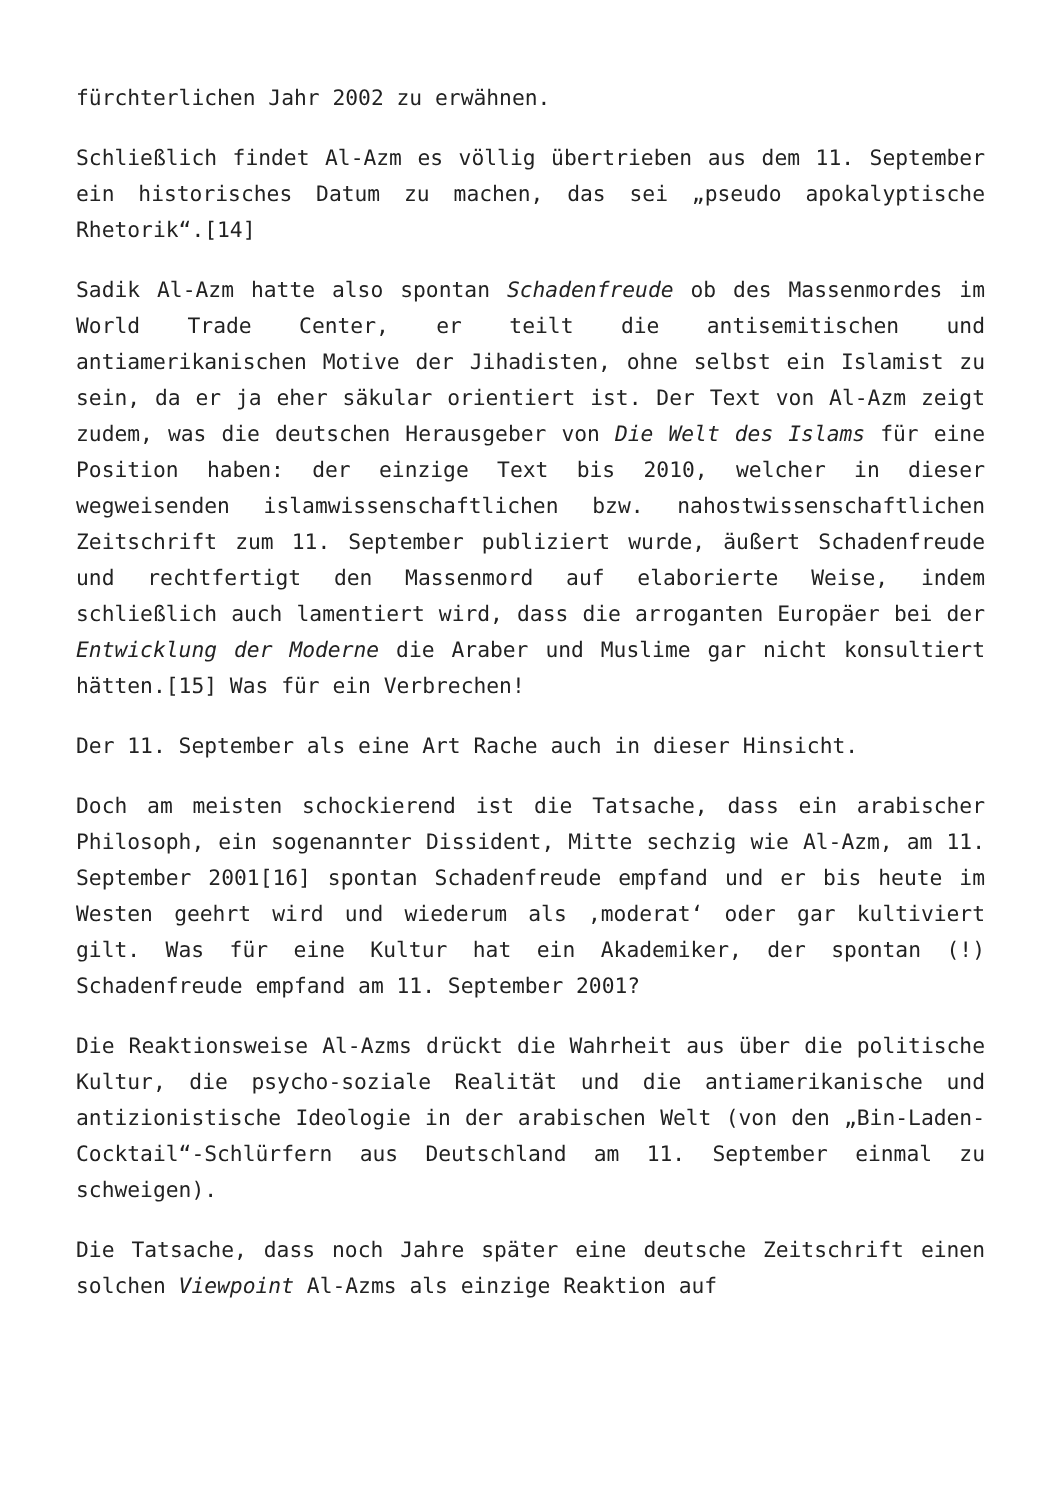fürchterlichen Jahr 2002 zu erwähnen.
Schließlich findet Al-Azm es völlig übertrieben aus dem 11. September ein historisches Datum zu machen, das sei „pseudo apokalyptische Rhetorik“.[14]
Sadik Al-Azm hatte also spontan Schadenfreude ob des Massenmordes im World Trade Center, er teilt die antisemitischen und antiamerikanischen Motive der Jihadisten, ohne selbst ein Islamist zu sein, da er ja eher säkular orientiert ist. Der Text von Al-Azm zeigt zudem, was die deutschen Herausgeber von Die Welt des Islams für eine Position haben: der einzige Text bis 2010, welcher in dieser wegweisenden islamwissenschaftlichen bzw. nahostwissenschaftlichen Zeitschrift zum 11. September publiziert wurde, äußert Schadenfreude und rechtfertigt den Massenmord auf elaborierte Weise, indem schließlich auch lamentiert wird, dass die arroganten Europäer bei der Entwicklung der Moderne die Araber und Muslime gar nicht konsultiert hätten.[15] Was für ein Verbrechen!
Der 11. September als eine Art Rache auch in dieser Hinsicht.
Doch am meisten schockierend ist die Tatsache, dass ein arabischer Philosoph, ein sogenannter Dissident, Mitte sechzig wie Al-Azm, am 11. September 2001[16] spontan Schadenfreude empfand und er bis heute im Westen geehrt wird und wiederum als ‚moderat‘ oder gar kultiviert gilt. Was für eine Kultur hat ein Akademiker, der spontan (!) Schadenfreude empfand am 11. September 2001?
Die Reaktionsweise Al-Azms drückt die Wahrheit aus über die politische Kultur, die psycho-soziale Realität und die antiamerikanische und antizionistische Ideologie in der arabischen Welt (von den „Bin-Laden-Cocktail“-Schlürfern aus Deutschland am 11. September einmal zu schweigen).
Die Tatsache, dass noch Jahre später eine deutsche Zeitschrift einen solchen Viewpoint Al-Azms als einzige Reaktion auf